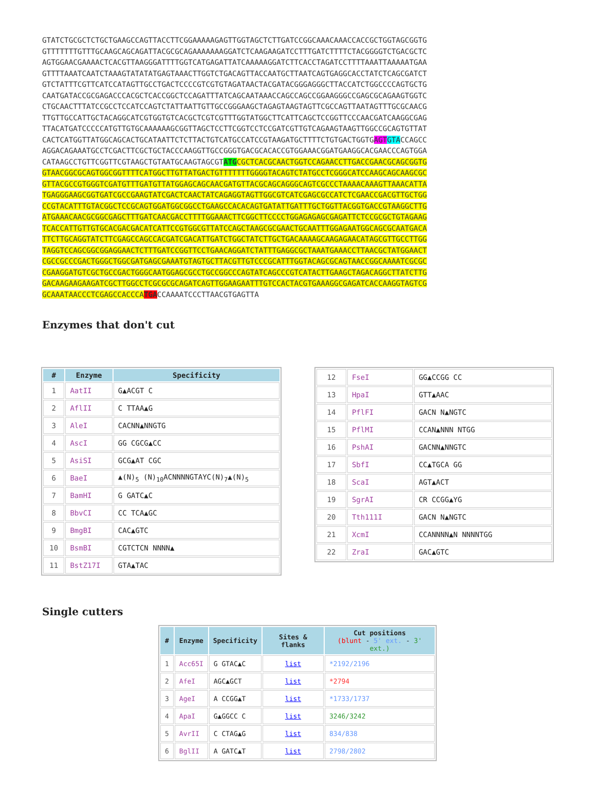GTATCTGCGCTCTGCTGAAGCCAGTTACCTTCGGAAAAAGAGTTGGTAGCTCTTGATCCGGCAAACAAACCACCGCTGGTAGCGGTG GTTTTTTTGTTTGCAAGCAGCAGATTACGCGCAGAAAAAAAGGATCTCAAGAAGATCCTTTGATCTTTTCTACGGGGTCTGACGCTC AGTGGAACGAAAACTCACGTTAAGGGATTTTGGTCATGAGATTATCAAAAAGGATCTTCACCTAGATCCTTTTAAATTAAAAATGAA GTTTTAAATCAATCTAAAGTATATATGAGTAAACTTGGTCTGACAGTTACCAATGCTTAATCAGTGAGGCACCTATCTCAGCGATCT GTCTATTTCGTTCATCCATAGTTGCCTGACTCCCCGTCGTGTAGATAACTACGATACGGGAGGGCTTACCATCTGGCCCCAGTGCTG CAATGATACCGCGAGACCCACGCTCACCGGCTCCAGATTTATCAGCAATAAACCAGCCAGCCGGAAGGGCCGAGCGCAGAAGTGGTC CTGCAACTTTATCCGCCTCCATCCAGTCTATTAATTGTTGCCGGGAAGCTAGAGTAAGTAGTTCGCCAGTTAATAGTTTGCGCAACG TTGTTGCCATTGCTACAGGCATCGTGGTGTCACGCTCGTCGTTTGGTATGGCTTCATTCAGCTCCGGTTCCCAACGATCAAGGCGAG TTACATGATCCCCCATGTTGTGCAAAAAAGCGGTTAGCTCCTTCGGTCCTCCGATCGTTGTCAGAAGTAAGTTGGCCGCAGTGTTAT CACTCATGGTTATGGCAGCACTGCATAATTCTCTTACTGTCATGCCATCCGTAAGATGCTTTTCTGTGACTGGTGAGT GTACCAGCC AGGACAGAAATGCCTCGACTTCGCTGCTACCCAAGGTTGCCGGGTGACGCACACCGTGGAAACGGATGAAGGCACGAACCCAGTGGA CATAAGCCTGTTCGGTTCGTAAGCTGTAATGCAAGTAGCGTATG CGCTCACGCAACTGGTCCAGAACCTTGACCGAACGCAGCGGTG GTAACGGCGCAGTGGCGGTTTTCATGGCTTGTTATGACTGTTTTTTTGGGGTACAGTCTATGCCTCGGGCATCCAAGCAGCAAGCGC GTTACGCCGTGGGTCGATGTTTGATGTTATGGAGCAGCAACGATGTTACGCAGCAGGGCAGTCGCCCTAAAACAAAGTTAAACATTA TGAGGGAAGCGGTGATCGCCGAAGTATCGACTCAACTATCAGAGGTAGTTGGCGTCATCGAGCGCCATCTCGAACCGACGTTGCTGG CCGTACATTTGTACGGCTCCGCAGTGGATGGCGGCCTGAAGCCACACAGTGATATTGATTTGCTGGTTACGGTGACCGTAAGGCTTG ATGAAACAACGCGGCGAGCTTTGATCAACGACCTTTTGGAAACTTCGGCTTCCCCTGGAGAGAGCGAGATTCTCCGCGCTGTAGAAG TCACCATTGTTGTGCACGACGACATCATTCCGTGGCGTTATCCAGCTAAGCGCGAACTGCAATTTGGAGAATGGCAGCGCAATGACA TTCTTGCAGGTATCTTCGAGCCAGCCACGATCGACATTGATCTGGCTATCTTGCTGACAAAAGCAAGAGAACATAGCGTTGCCTTGG TAGGTCCAGCGGCGGAGGAACTCTTTGATCCGGTTCCTGAACAGGATCTATTTGAGGCGCTAAATGAAACCTTAACGCTATGGAACT CGCCGCCCGACTGGGCTGGCGATGAGCGAAATGTAGTGCTTACGTTGTCCCGCATTTGGTACAGCGCAGTAACCGGCAAAATCGCGC CGAAGGATGTCGCTGCCGACTGGGCAATGGAGCGCCTGCCGGCCCAGTATCAGCCCGTCATACTTGAAGCTAGACAGGCTTATCTTG GACAAGAAGAAGATCGCTTGGCCTCGCGCGCAGATCAGTTGGAAGAATTTGTCCACTACGTGAAAGGCGAGATCACCAAGGTAGTCG GCAAATAACCCTCGAGCCACCCA TGACCAAAATCCCTTAACGTGAGTTA
Enzymes that don't cut
| # | Enzyme | Specificity |
| --- | --- | --- |
| 1 | AatII | G▲ACGT C |
| 2 | AflII | C TTAA▲G |
| 3 | AleI | CACNN▲NNGTG |
| 4 | AscI | GG CGCG▲CC |
| 5 | AsiSI | GCG▲AT CGC |
| 6 | BaeI | ▲(N)<sub>5</sub> (N)<sub>10</sub>ACNNNNGTAYC(N)<sub>7</sub>▲(N)<sub>5</sub> |
| 7 | BamHI | G GATC▲C |
| 8 | BbvCI | CC TCA▲GC |
| 9 | BmgBI | CAC▲GTC |
| 10 | BsmBI | CGTCTCN NNNN▲ |
| 11 | BstZ17I | GTA▲TAC |
| 12 | FseI | GG▲CCGG CC |
| 13 | HpaI | GTT▲AAC |
| 14 | PflFI | GACN N▲NGTC |
| 15 | PflMI | CCAN▲NNN NTGG |
| 16 | PshAI | GACNN▲NNGTC |
| 17 | SbfI | CC▲TGCA GG |
| 18 | ScaI | AGT▲ACT |
| 19 | SgrAI | CR CCGG▲YG |
| 20 | Tth111I | GACN N▲NGTC |
| 21 | XcmI | CCANNNN▲N NNNNTGG |
| 22 | ZraI | GAC▲GTC |
Single cutters
| # | Enzyme | Specificity | Sites & flanks | Cut positions (blunt - 5' ext. - 3' ext.) |
| --- | --- | --- | --- | --- |
| 1 | Acc65I | G GTAC▲C | list | *2192/2196 |
| 2 | AfeI | AGC▲GCT | list | *2794 |
| 3 | AgeI | A CCGG▲T | list | *1733/1737 |
| 4 | ApaI | G▲GGCC C | list | 3246/3242 |
| 5 | AvrII | C CTAG▲G | list | 834/838 |
| 6 | BglII | A GATC▲T | list | 2798/2802 |